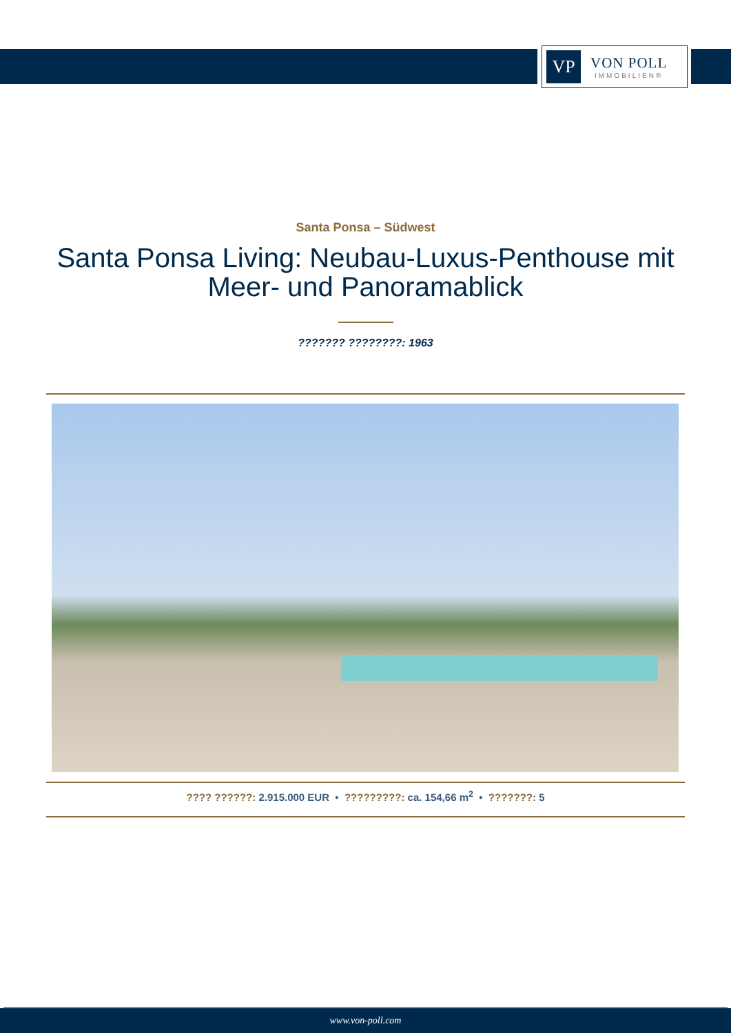VP
VON POLL
IMMOBILIEN®
Santa Ponsa – Südwest
Santa Ponsa Living: Neubau-Luxus-Penthouse mit Meer- und Panoramablick
??????? ????????: 1963
???? ??????: 2.915.000 EUR • ?????????: ca. 154,66 m<sup>2</sup> • ???????: 5
www.von-poll.com